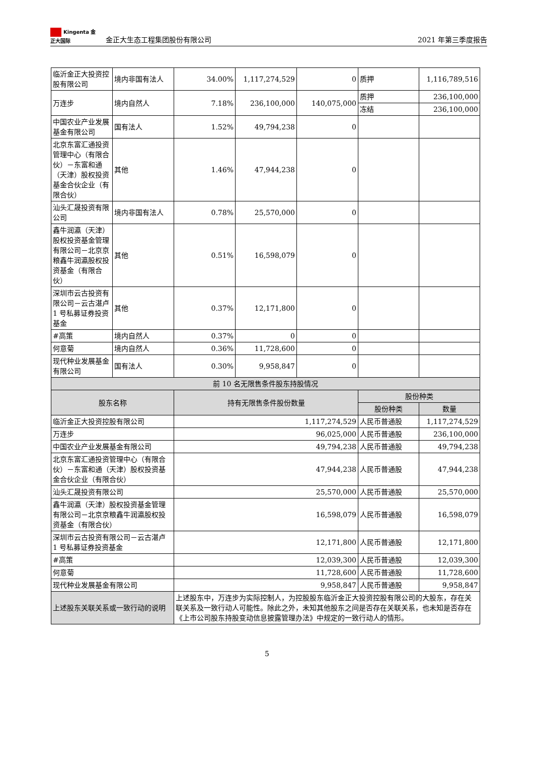Kingenta 金正大国际
金正大生态工程集团股份有限公司
2021 年第三季度报告
| 临沂金正大投资控股有限公司 | 境内非国有法人 | 34.00% | 1,117,274,529 | 0 | 质押 | 1,116,789,516 |
| 万连步 | 境内自然人 | 7.18% | 236,100,000 | 140,075,000 | 质押 | 236,100,000 |
| | | | | | 冻结 | 236,100,000 |
| 中国农业产业发展基金有限公司 | 国有法人 | 1.52% | 49,794,238 | 0 | | |
| 北京东富汇通投资管理中心（有限合伙）－东富和通（天津）股权投资基金合伙企业（有限合伙） | 其他 | 1.46% | 47,944,238 | 0 | | |
| 汕头汇晟投资有限公司 | 境内非国有法人 | 0.78% | 25,570,000 | 0 | | |
| 鑫牛润瀛（天津）股权投资基金管理有限公司－北京京粮鑫牛润瀛股权投资基金（有限合伙） | 其他 | 0.51% | 16,598,079 | 0 | | |
| 深圳市云古投资有限公司－云古湛卢 1 号私募证券投资基金 | 其他 | 0.37% | 12,171,800 | 0 | | |
| #高策 | 境内自然人 | 0.37% | 0 | 0 | | |
| 何意菊 | 境内自然人 | 0.36% | 11,728,600 | 0 | | |
| 现代种业发展基金有限公司 | 国有法人 | 0.30% | 9,958,847 | 0 | | |
| 前 10 名无限售条件股东持股情况 | | | | | | |
| 股东名称 | | 持有无限售条件股份数量 | | | 股份种类 | |
| | | | | | 股份种类 | 数量 |
| 临沂金正大投资控股有限公司 | | 1,117,274,529 | | | 人民币普通股 | 1,117,274,529 |
| 万连步 | | 96,025,000 | | | 人民币普通股 | 236,100,000 |
| 中国农业产业发展基金有限公司 | | 49,794,238 | | | 人民币普通股 | 49,794,238 |
| 北京东富汇通投资管理中心（有限合伙）－东富和通（天津）股权投资基金合伙企业（有限合伙） | | 47,944,238 | | | 人民币普通股 | 47,944,238 |
| 汕头汇晟投资有限公司 | | 25,570,000 | | | 人民币普通股 | 25,570,000 |
| 鑫牛润瀛（天津）股权投资基金管理有限公司－北京京粮鑫牛润瀛股权投资基金（有限合伙） | | 16,598,079 | | | 人民币普通股 | 16,598,079 |
| 深圳市云古投资有限公司－云古湛卢 1 号私募证券投资基金 | | 12,171,800 | | | 人民币普通股 | 12,171,800 |
| #高策 | | 12,039,300 | | | 人民币普通股 | 12,039,300 |
| 何意菊 | | 11,728,600 | | | 人民币普通股 | 11,728,600 |
| 现代种业发展基金有限公司 | | 9,958,847 | | | 人民币普通股 | 9,958,847 |
| 上述股东关联关系或一致行动的说明 | | 上述股东中，万连步为实际控制人，为控股股东临沂金正大投资控股有限公司的大股东，存在关联关系及一致行动人可能性。除此之外，未知其他股东之间是否存在关联关系，也未知是否存在《上市公司股东持股变动信息披露管理办法》中规定的一致行动人的情形。 | | | | |
5